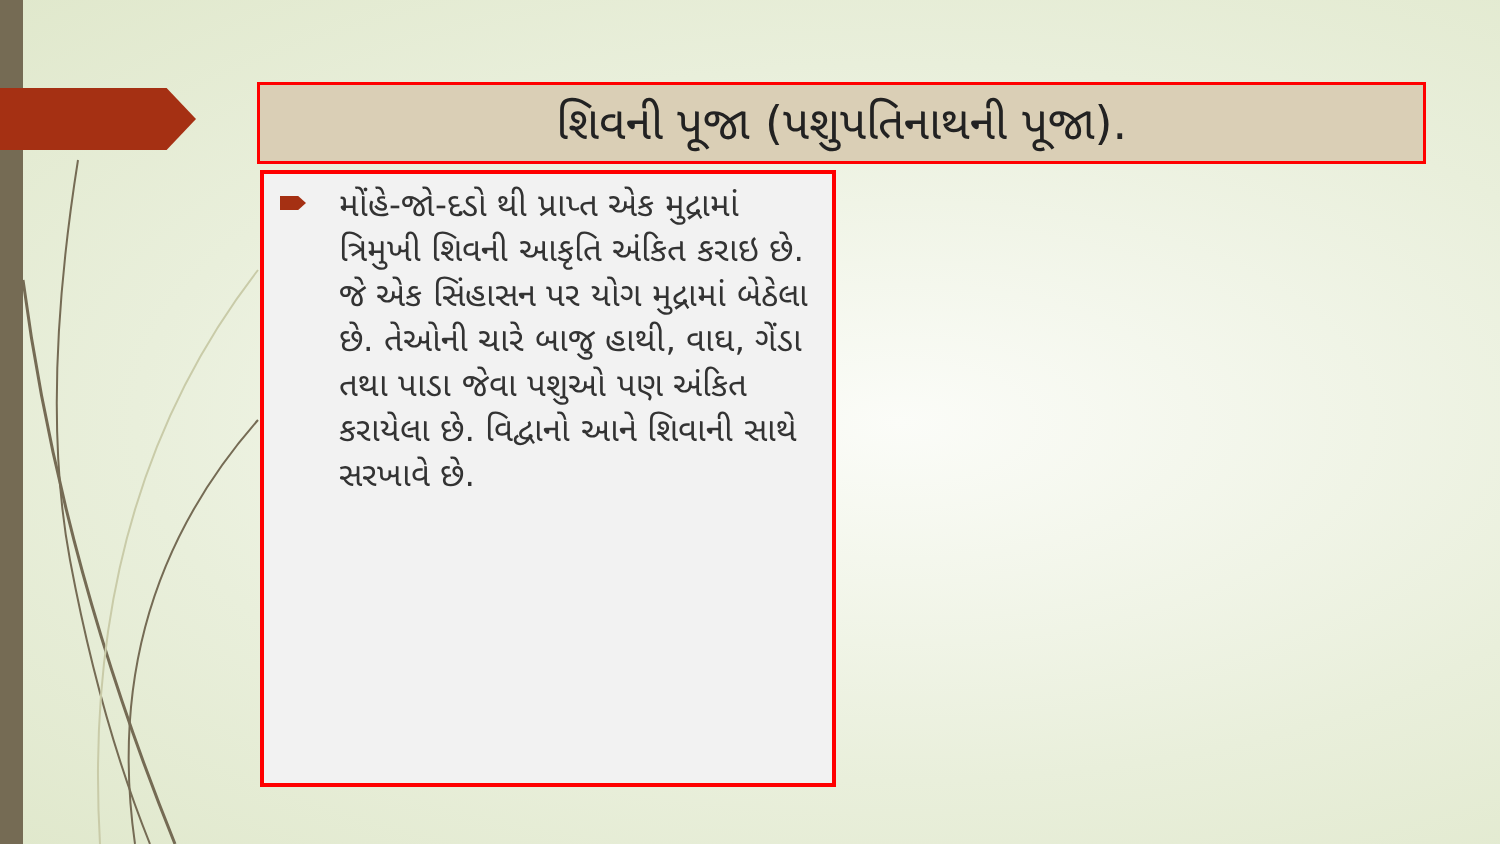શિવની પૂજા (પશુપતિનાથની પૂજા).
મોંહે-જો-દડો થી પ્રાપ્ત એક મુદ્રામાં ત્રિમુખી શિવની આકૃતિ અંકિત કરાઇ છે. જે એક સિંહાસન પર યોગ મુદ્રામાં બેઠેલા છે. તેઓની ચારે બાજુ હાથી, વાઘ, ગેંડા તથા પાડા જેવા પશુઓ પણ અંકિત કરાયેલા છે. વિદ્વાનો આને શિવાની સાથે સરખાવે છે.